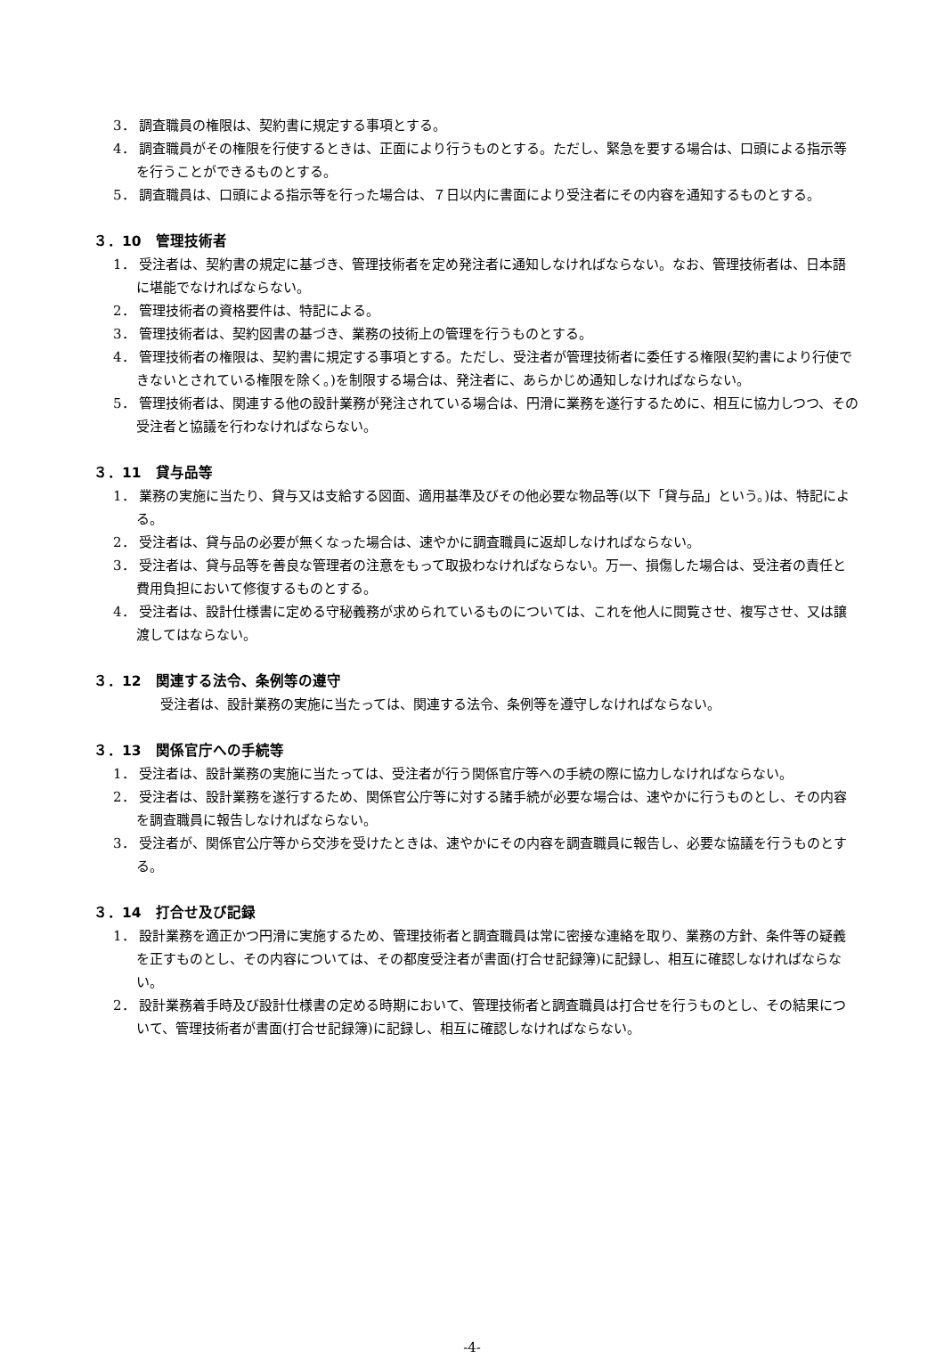3． 調査職員の権限は、契約書に規定する事項とする。
4． 調査職員がその権限を行使するときは、正面により行うものとする。ただし、緊急を要する場合は、口頭による指示等を行うことができるものとする。
5． 調査職員は、口頭による指示等を行った場合は、７日以内に書面により受注者にその内容を通知するものとする。
３．10　管理技術者
1． 受注者は、契約書の規定に基づき、管理技術者を定め発注者に通知しなければならない。なお、管理技術者は、日本語に堪能でなければならない。
2． 管理技術者の資格要件は、特記による。
3． 管理技術者は、契約図書の基づき、業務の技術上の管理を行うものとする。
4． 管理技術者の権限は、契約書に規定する事項とする。ただし、受注者が管理技術者に委任する権限(契約書により行使できないとされている権限を除く。)を制限する場合は、発注者に、あらかじめ通知しなければならない。
5． 管理技術者は、関連する他の設計業務が発注されている場合は、円滑に業務を遂行するために、相互に協力しつつ、その受注者と協議を行わなければならない。
３．11　貸与品等
1． 業務の実施に当たり、貸与又は支給する図面、適用基準及びその他必要な物品等(以下「貸与品」という。)は、特記による。
2． 受注者は、貸与品の必要が無くなった場合は、速やかに調査職員に返却しなければならない。
3． 受注者は、貸与品等を善良な管理者の注意をもって取扱わなければならない。万一、損傷した場合は、受注者の責任と費用負担において修復するものとする。
4． 受注者は、設計仕様書に定める守秘義務が求められているものについては、これを他人に閲覧させ、複写させ、又は譲渡してはならない。
３．12　関連する法令、条例等の遵守
受注者は、設計業務の実施に当たっては、関連する法令、条例等を遵守しなければならない。
３．13　関係官庁への手続等
1． 受注者は、設計業務の実施に当たっては、受注者が行う関係官庁等への手続の際に協力しなければならない。
2． 受注者は、設計業務を遂行するため、関係官公庁等に対する諸手続が必要な場合は、速やかに行うものとし、その内容を調査職員に報告しなければならない。
3． 受注者が、関係官公庁等から交渉を受けたときは、速やかにその内容を調査職員に報告し、必要な協議を行うものとする。
３．14　打合せ及び記録
1． 設計業務を適正かつ円滑に実施するため、管理技術者と調査職員は常に密接な連絡を取り、業務の方針、条件等の疑義を正すものとし、その内容については、その都度受注者が書面(打合せ記録簿)に記録し、相互に確認しなければならない。
2． 設計業務着手時及び設計仕様書の定める時期において、管理技術者と調査職員は打合せを行うものとし、その結果について、管理技術者が書面(打合せ記録簿)に記録し、相互に確認しなければならない。
-4-